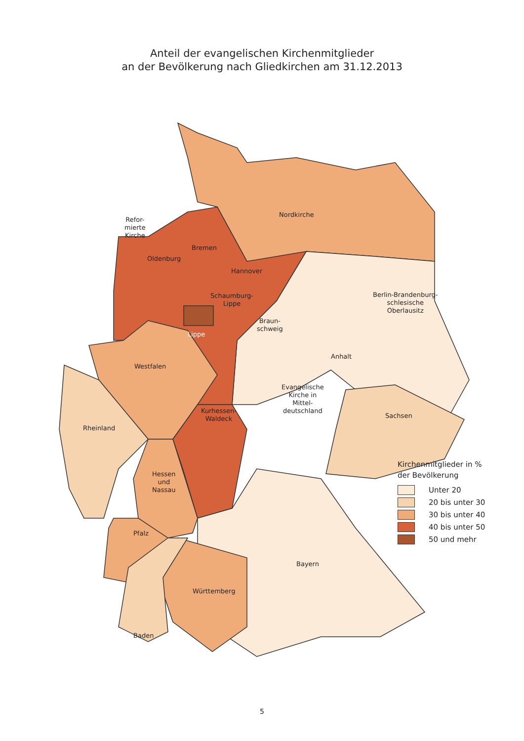Anteil der evangelischen Kirchenmitglieder
an der Bevölkerung nach Gliedkirchen am 31.12.2013
Nordkirche
Refor-
mierte
Kirche
Bremen
Oldenburg
Hannover
Schaumburg-
Lippe
Berlin-Brandenburg-
schlesische
Oberlausitz
Braun-
schweig
Lippe
Anhalt
Westfalen
Evangelische
Kirche in
Mittel-
deutschland
Kurhessen-
Waldeck
Sachsen
Rheinland
Hessen
und
Nassau
Pfalz
Bayern
Württemberg
Baden
Kirchenmitglieder in %
der Bevölkerung
Unter 20
20 bis unter 30
30 bis unter 40
40 bis unter 50
50 und mehr
5